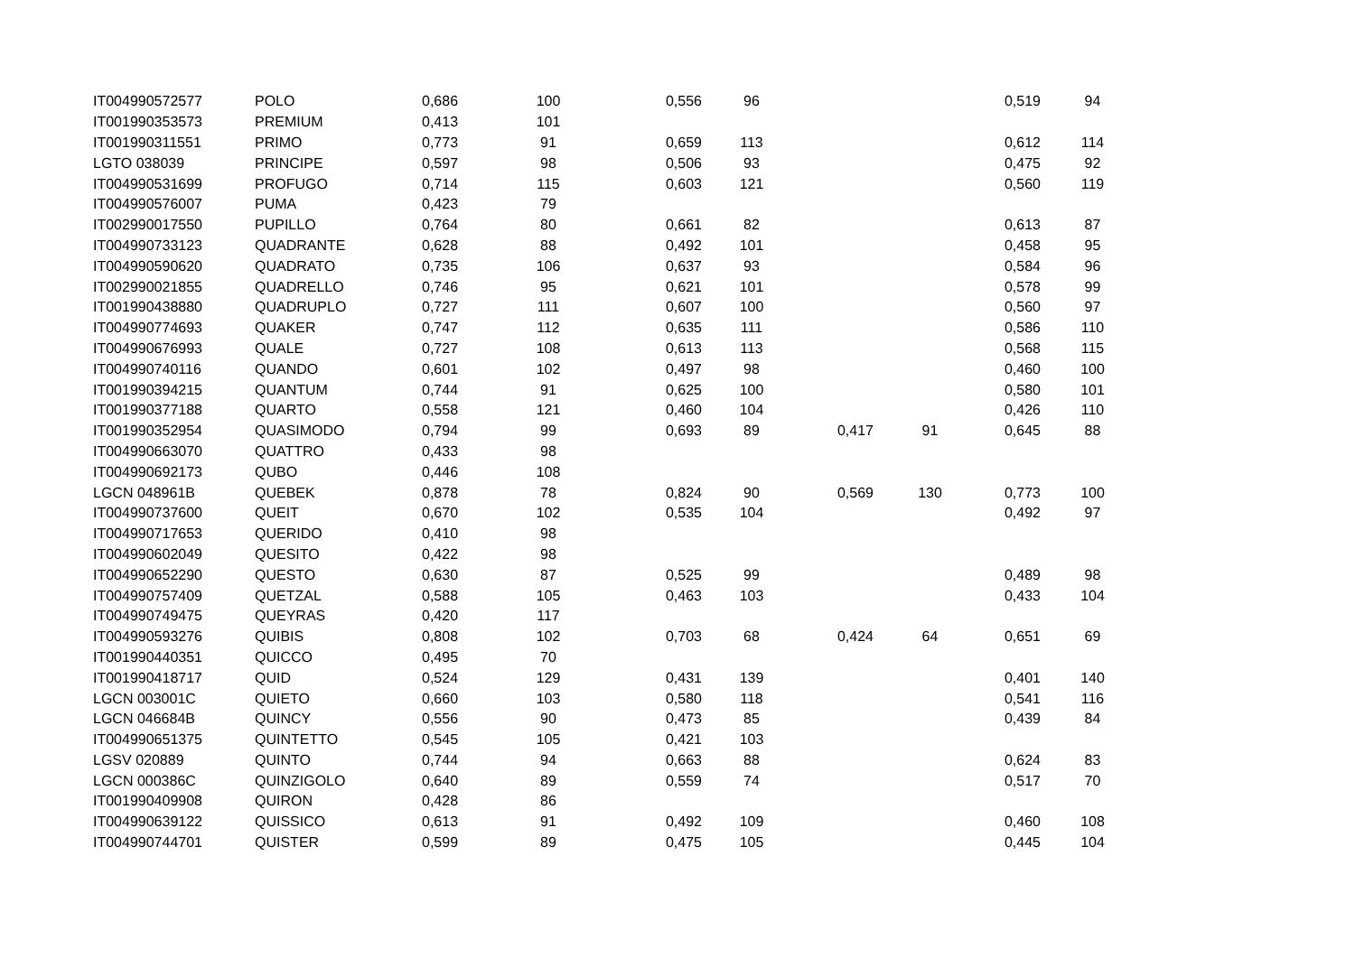| IT004990572577 | POLO | 0,686 | 100 | 0,556 | 96 | | | 0,519 | 94 |
| IT001990353573 | PREMIUM | 0,413 | 101 | | | | | | |
| IT001990311551 | PRIMO | 0,773 | 91 | 0,659 | 113 | | | 0,612 | 114 |
| LGTO 038039 | PRINCIPE | 0,597 | 98 | 0,506 | 93 | | | 0,475 | 92 |
| IT004990531699 | PROFUGO | 0,714 | 115 | 0,603 | 121 | | | 0,560 | 119 |
| IT004990576007 | PUMA | 0,423 | 79 | | | | | | |
| IT002990017550 | PUPILLO | 0,764 | 80 | 0,661 | 82 | | | 0,613 | 87 |
| IT004990733123 | QUADRANTE | 0,628 | 88 | 0,492 | 101 | | | 0,458 | 95 |
| IT004990590620 | QUADRATO | 0,735 | 106 | 0,637 | 93 | | | 0,584 | 96 |
| IT002990021855 | QUADRELLO | 0,746 | 95 | 0,621 | 101 | | | 0,578 | 99 |
| IT001990438880 | QUADRUPLO | 0,727 | 111 | 0,607 | 100 | | | 0,560 | 97 |
| IT004990774693 | QUAKER | 0,747 | 112 | 0,635 | 111 | | | 0,586 | 110 |
| IT004990676993 | QUALE | 0,727 | 108 | 0,613 | 113 | | | 0,568 | 115 |
| IT004990740116 | QUANDO | 0,601 | 102 | 0,497 | 98 | | | 0,460 | 100 |
| IT001990394215 | QUANTUM | 0,744 | 91 | 0,625 | 100 | | | 0,580 | 101 |
| IT001990377188 | QUARTO | 0,558 | 121 | 0,460 | 104 | | | 0,426 | 110 |
| IT001990352954 | QUASIMODO | 0,794 | 99 | 0,693 | 89 | 0,417 | 91 | 0,645 | 88 |
| IT004990663070 | QUATTRO | 0,433 | 98 | | | | | | |
| IT004990692173 | QUBO | 0,446 | 108 | | | | | | |
| LGCN 048961B | QUEBEK | 0,878 | 78 | 0,824 | 90 | 0,569 | 130 | 0,773 | 100 |
| IT004990737600 | QUEIT | 0,670 | 102 | 0,535 | 104 | | | 0,492 | 97 |
| IT004990717653 | QUERIDO | 0,410 | 98 | | | | | | |
| IT004990602049 | QUESITO | 0,422 | 98 | | | | | | |
| IT004990652290 | QUESTO | 0,630 | 87 | 0,525 | 99 | | | 0,489 | 98 |
| IT004990757409 | QUETZAL | 0,588 | 105 | 0,463 | 103 | | | 0,433 | 104 |
| IT004990749475 | QUEYRAS | 0,420 | 117 | | | | | | |
| IT004990593276 | QUIBIS | 0,808 | 102 | 0,703 | 68 | 0,424 | 64 | 0,651 | 69 |
| IT001990440351 | QUICCO | 0,495 | 70 | | | | | | |
| IT001990418717 | QUID | 0,524 | 129 | 0,431 | 139 | | | 0,401 | 140 |
| LGCN 003001C | QUIETO | 0,660 | 103 | 0,580 | 118 | | | 0,541 | 116 |
| LGCN 046684B | QUINCY | 0,556 | 90 | 0,473 | 85 | | | 0,439 | 84 |
| IT004990651375 | QUINTETTO | 0,545 | 105 | 0,421 | 103 | | | | |
| LGSV 020889 | QUINTO | 0,744 | 94 | 0,663 | 88 | | | 0,624 | 83 |
| LGCN 000386C | QUINZIGOLO | 0,640 | 89 | 0,559 | 74 | | | 0,517 | 70 |
| IT001990409908 | QUIRON | 0,428 | 86 | | | | | | |
| IT004990639122 | QUISSICO | 0,613 | 91 | 0,492 | 109 | | | 0,460 | 108 |
| IT004990744701 | QUISTER | 0,599 | 89 | 0,475 | 105 | | | 0,445 | 104 |